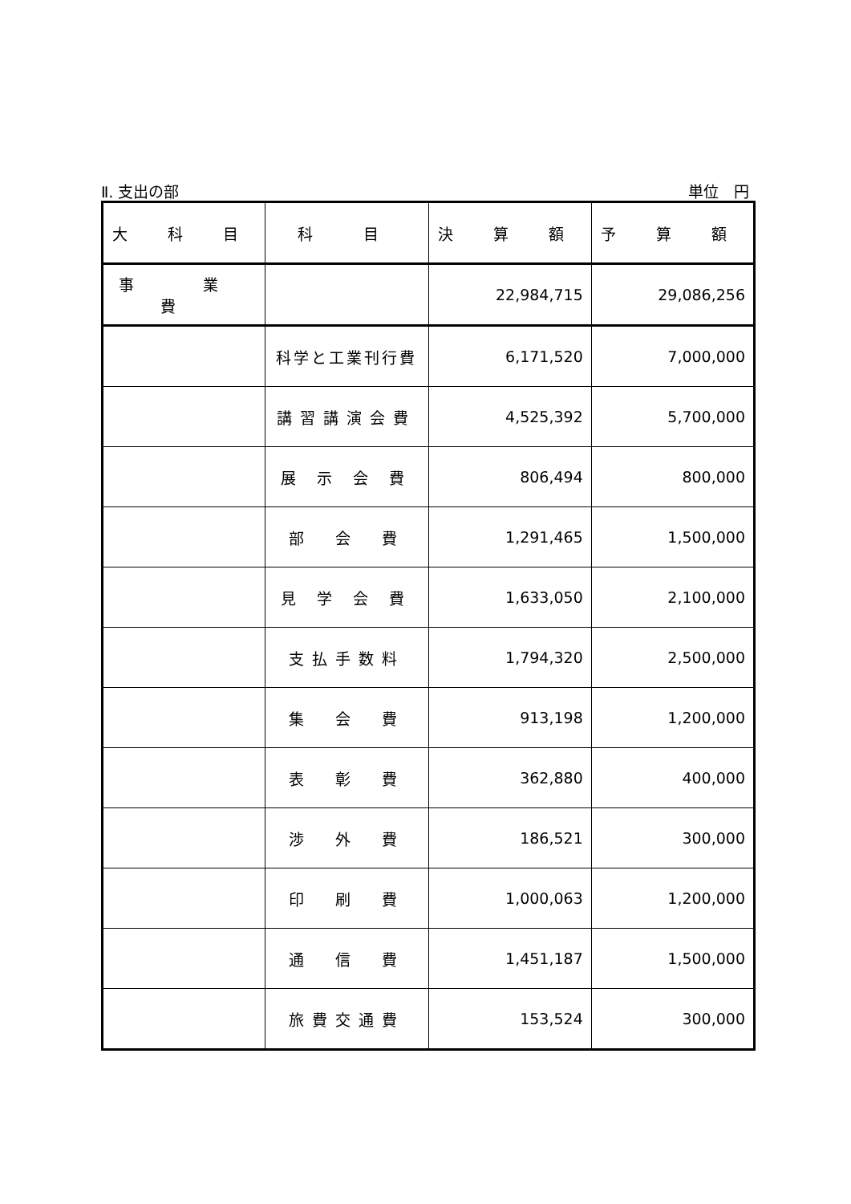Ⅱ. 支出の部 単位　円
| 大 科 目 | 科 目 | 決 算 額 | 予 算 額 |
| --- | --- | --- | --- |
| 事 業 費 | | 22,984,715 | 29,086,256 |
| | 科学と工業刊行費 | 6,171,520 | 7,000,000 |
| | 講習講演会費 | 4,525,392 | 5,700,000 |
| | 展 示 会 費 | 806,494 | 800,000 |
| | 部 会 費 | 1,291,465 | 1,500,000 |
| | 見 学 会 費 | 1,633,050 | 2,100,000 |
| | 支払手数料 | 1,794,320 | 2,500,000 |
| | 集 会 費 | 913,198 | 1,200,000 |
| | 表 彰 費 | 362,880 | 400,000 |
| | 渉 外 費 | 186,521 | 300,000 |
| | 印 刷 費 | 1,000,063 | 1,200,000 |
| | 通 信 費 | 1,451,187 | 1,500,000 |
| | 旅費交通費 | 153,524 | 300,000 |